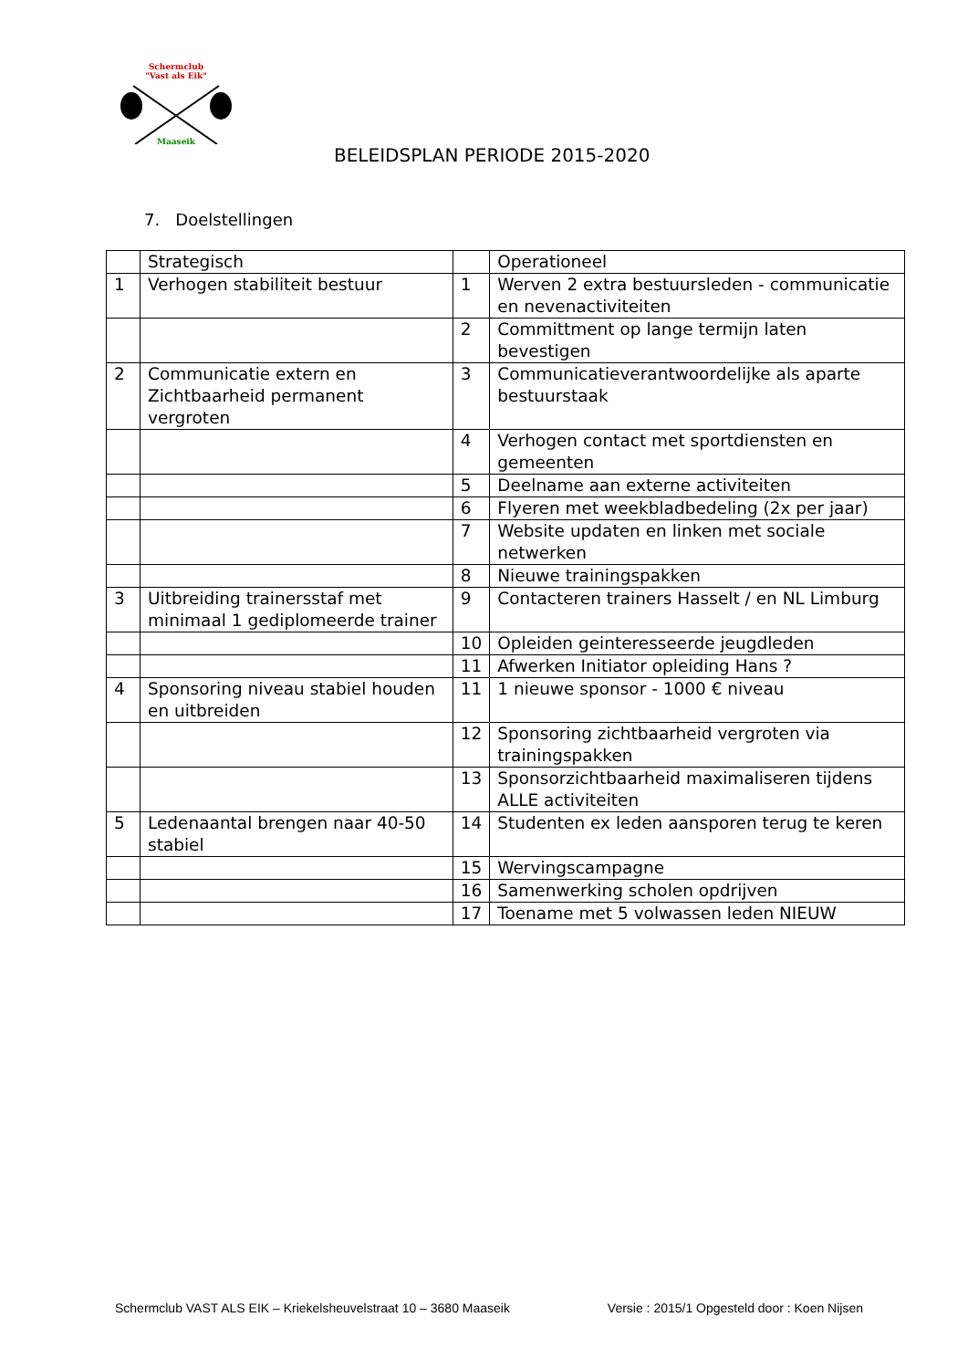Schermclub
"Vast als Eik"
Maaseik
BELEIDSPLAN PERIODE 2015-2020
7. Doelstellingen
| | Strategisch | | Operationeel |
| 1 | Verhogen stabiliteit bestuur | 1 | Werven 2 extra bestuursleden - communicatie en nevenactiviteiten |
| | | 2 | Committment op lange termijn laten bevestigen |
| 2 | Communicatie extern en Zichtbaarheid permanent vergroten | 3 | Communicatieverantwoordelijke als aparte bestuurstaak |
| | | 4 | Verhogen contact met sportdiensten en gemeenten |
| | | 5 | Deelname aan externe activiteiten |
| | | 6 | Flyeren met weekbladbedeling (2x per jaar) |
| | | 7 | Website updaten en linken met sociale netwerken |
| | | 8 | Nieuwe trainingspakken |
| 3 | Uitbreiding trainersstaf met minimaal 1 gediplomeerde trainer | 9 | Contacteren trainers Hasselt / en NL Limburg |
| | | 10 | Opleiden geinteresseerde jeugdleden |
| | | 11 | Afwerken Initiator opleiding Hans ? |
| 4 | Sponsoring niveau stabiel houden en uitbreiden | 11 | 1 nieuwe sponsor - 1000 € niveau |
| | | 12 | Sponsoring zichtbaarheid vergroten via trainingspakken |
| | | 13 | Sponsorzichtbaarheid maximaliseren tijdens ALLE activiteiten |
| 5 | Ledenaantal brengen naar 40-50 stabiel | 14 | Studenten ex leden aansporen terug te keren |
| | | 15 | Wervingscampagne |
| | | 16 | Samenwerking scholen opdrijven |
| | | 17 | Toename met 5 volwassen leden NIEUW |
Schermclub VAST ALS EIK – Kriekelsheuvelstraat 10 – 3680 Maaseik Versie : 2015/1 Opgesteld door : Koen Nijsen